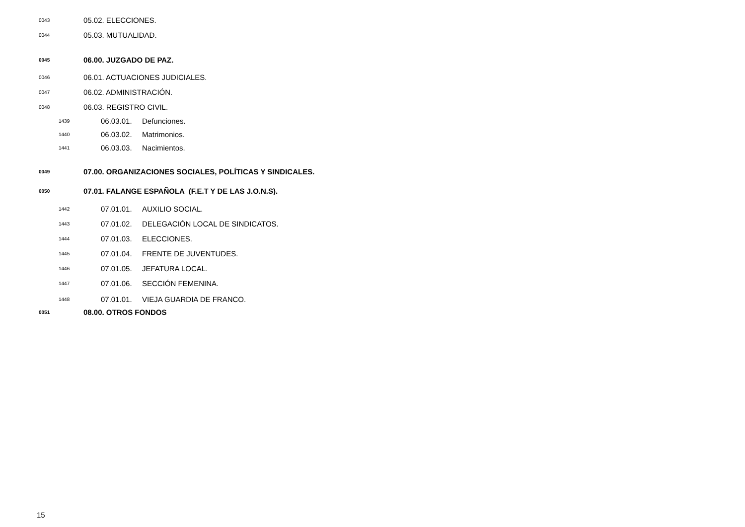0043 05.02. ELECCIONES.
0044 05.03. MUTUALIDAD.
0045 06.00. JUZGADO DE PAZ.
0046 06.01. ACTUACIONES JUDICIALES.
0047 06.02. ADMINISTRACIÓN.
0048 06.03. REGISTRO CIVIL.
1439 06.03.01. Defunciones.
1440 06.03.02. Matrimonios.
1441 06.03.03. Nacimientos.
0049 07.00. ORGANIZACIONES SOCIALES, POLÍTICAS Y SINDICALES.
0050 07.01. FALANGE ESPAÑOLA (F.E.T Y DE LAS J.O.N.S).
1442 07.01.01. AUXILIO SOCIAL.
1443 07.01.02. DELEGACIÓN LOCAL DE SINDICATOS.
1444 07.01.03. ELECCIONES.
1445 07.01.04. FRENTE DE JUVENTUDES.
1446 07.01.05. JEFATURA LOCAL.
1447 07.01.06. SECCIÓN FEMENINA.
1448 07.01.01. VIEJA GUARDIA DE FRANCO.
0051 08.00. OTROS FONDOS
15